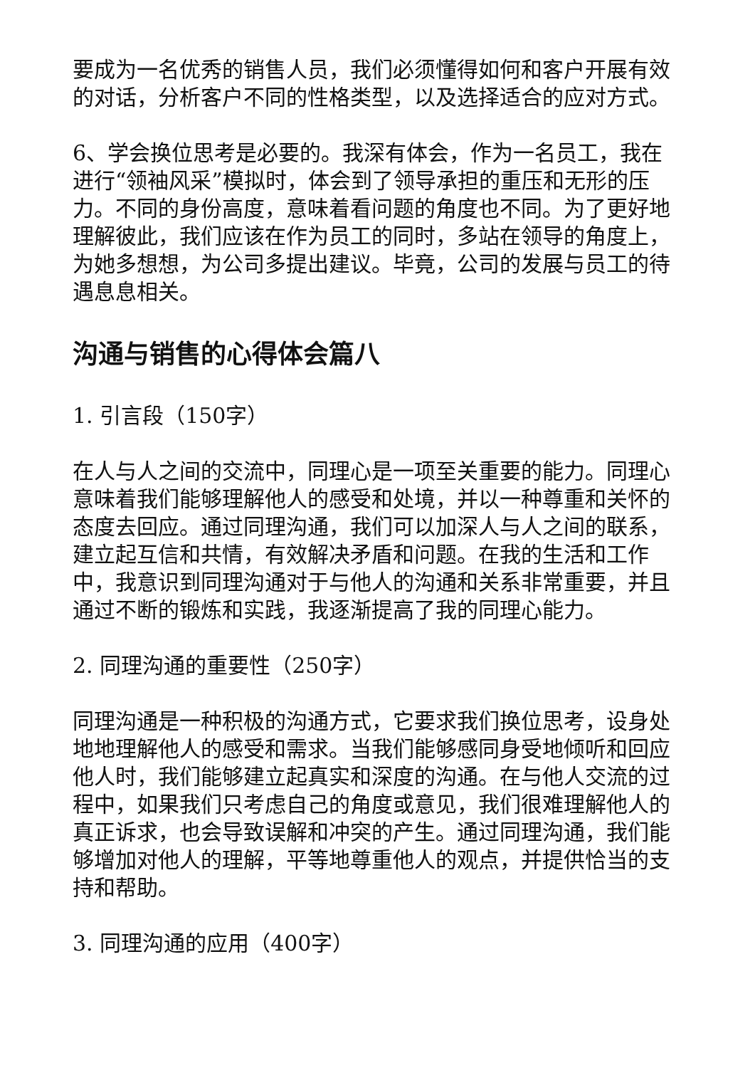要成为一名优秀的销售人员，我们必须懂得如何和客户开展有效的对话，分析客户不同的性格类型，以及选择适合的应对方式。
6、学会换位思考是必要的。我深有体会，作为一名员工，我在进行“领袖风采”模拟时，体会到了领导承担的重压和无形的压力。不同的身份高度，意味着看问题的角度也不同。为了更好地理解彼此，我们应该在作为员工的同时，多站在领导的角度上，为她多想想，为公司多提出建议。毕竟，公司的发展与员工的待遇息息相关。
沟通与销售的心得体会篇八
1. 引言段（150字）
在人与人之间的交流中，同理心是一项至关重要的能力。同理心意味着我们能够理解他人的感受和处境，并以一种尊重和关怀的态度去回应。通过同理沟通，我们可以加深人与人之间的联系，建立起互信和共情，有效解决矛盾和问题。在我的生活和工作中，我意识到同理沟通对于与他人的沟通和关系非常重要，并且通过不断的锻炼和实践，我逐渐提高了我的同理心能力。
2. 同理沟通的重要性（250字）
同理沟通是一种积极的沟通方式，它要求我们换位思考，设身处地地理解他人的感受和需求。当我们能够感同身受地倾听和回应他人时，我们能够建立起真实和深度的沟通。在与他人交流的过程中，如果我们只考虑自己的角度或意见，我们很难理解他人的真正诉求，也会导致误解和冲突的产生。通过同理沟通，我们能够增加对他人的理解，平等地尊重他人的观点，并提供恰当的支持和帮助。
3. 同理沟通的应用（400字）